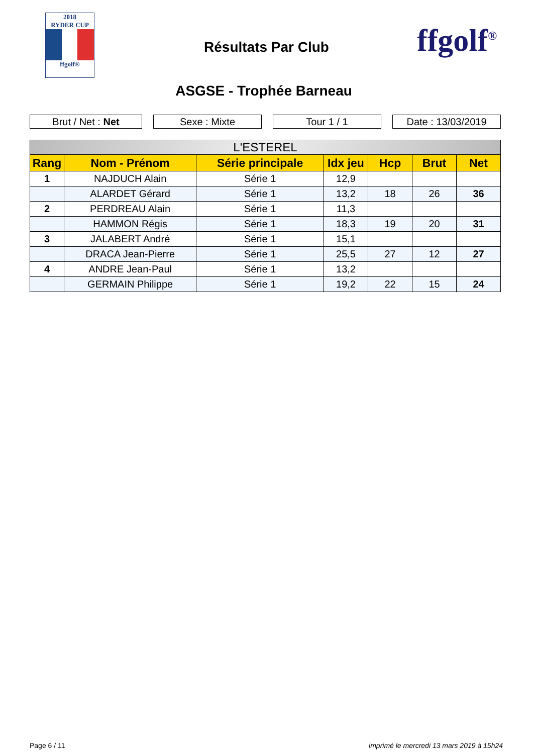2018
RYDER CUP
ffgolf®
Résultats Par Club ffgolf<sup>®</sup>
ASGSE - Trophée Barneau
Brut / Net : Net Sexe : Mixte Tour 1 / 1 Date : 13/03/2019
| L'ESTEREL | | | | | | |
| --- | --- | --- | --- | --- | --- | --- |
| Rang | Nom - Prénom | Série principale | Idx jeu | Hcp | Brut | Net |
| 1 | NAJDUCH Alain | Série 1 | 12,9 | | | |
| | ALARDET Gérard | Série 1 | 13,2 | 18 | 26 | 36 |
| 2 | PERDREAU Alain | Série 1 | 11,3 | | | |
| | HAMMON Régis | Série 1 | 18,3 | 19 | 20 | 31 |
| 3 | JALABERT André | Série 1 | 15,1 | | | |
| | DRACA Jean-Pierre | Série 1 | 25,5 | 27 | 12 | 27 |
| 4 | ANDRE Jean-Paul | Série 1 | 13,2 | | | |
| | GERMAIN Philippe | Série 1 | 19,2 | 22 | 15 | 24 |
Page 6 / 11
imprimé le mercredi 13 mars 2019 à 15h24